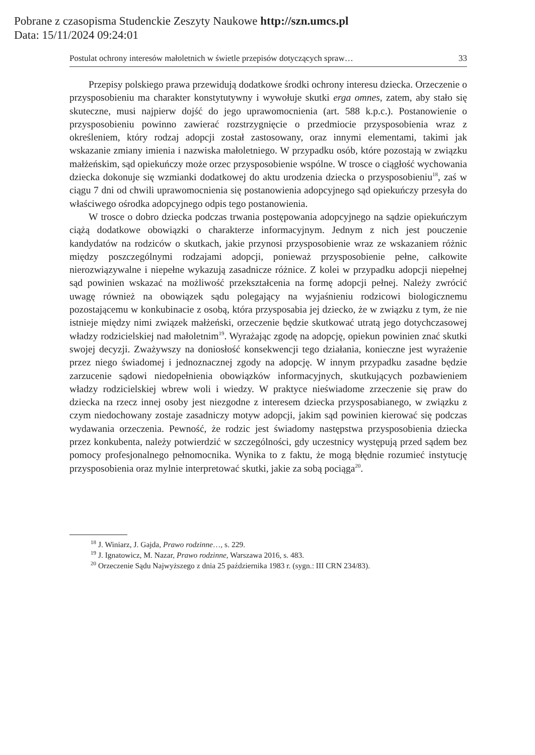Pobrane z czasopisma Studenckie Zeszyty Naukowe http://szn.umcs.pl
Data: 15/11/2024 09:24:01
Postulat ochrony interesów małoletnich w świetle przepisów dotyczących spraw… 33
Przepisy polskiego prawa przewidują dodatkowe środki ochrony interesu dziecka. Orzeczenie o przysposobieniu ma charakter konstytutywny i wywołuje skutki erga omnes, zatem, aby stało się skuteczne, musi najpierw dojść do jego uprawomocnienia (art. 588 k.p.c.). Postanowienie o przysposobieniu powinno zawierać rozstrzygnięcie o przedmiocie przysposobienia wraz z określeniem, który rodzaj adopcji został zastosowany, oraz innymi elementami, takimi jak wskazanie zmiany imienia i nazwiska małoletniego. W przypadku osób, które pozostają w związku małżeńskim, sąd opiekuńczy może orzec przysposobienie wspólne. W trosce o ciągłość wychowania dziecka dokonuje się wzmianki dodatkowej do aktu urodzenia dziecka o przysposobieniu<sup>18</sup>, zaś w ciągu 7 dni od chwili uprawomocnienia się postanowienia adopcyjnego sąd opiekuńczy przesyła do właściwego ośrodka adopcyjnego odpis tego postanowienia.
W trosce o dobro dziecka podczas trwania postępowania adopcyjnego na sądzie opiekuńczym ciążą dodatkowe obowiązki o charakterze informacyjnym. Jednym z nich jest pouczenie kandydatów na rodziców o skutkach, jakie przynosi przysposobienie wraz ze wskazaniem różnic między poszczególnymi rodzajami adopcji, ponieważ przysposobienie pełne, całkowite nierozwiązywalne i niepełne wykazują zasadnicze różnice. Z kolei w przypadku adopcji niepełnej sąd powinien wskazać na możliwość przekształcenia na formę adopcji pełnej. Należy zwrócić uwagę również na obowiązek sądu polegający na wyjaśnieniu rodzicowi biologicznemu pozostającemu w konkubinacie z osobą, która przysposabia jej dziecko, że w związku z tym, że nie istnieje między nimi związek małżeński, orzeczenie będzie skutkować utratą jego dotychczasowej władzy rodzicielskiej nad małoletnim<sup>19</sup>. Wyrażając zgodę na adopcję, opiekun powinien znać skutki swojej decyzji. Zważywszy na doniosłość konsekwencji tego działania, konieczne jest wyrażenie przez niego świadomej i jednoznacznej zgody na adopcję. W innym przypadku zasadne będzie zarzucenie sądowi niedopełnienia obowiązków informacyjnych, skutkujących pozbawieniem władzy rodzicielskiej wbrew woli i wiedzy. W praktyce nieświadome zrzeczenie się praw do dziecka na rzecz innej osoby jest niezgodne z interesem dziecka przysposabianego, w związku z czym niedochowany zostaje zasadniczy motyw adopcji, jakim sąd powinien kierować się podczas wydawania orzeczenia. Pewność, że rodzic jest świadomy następstwa przysposobienia dziecka przez konkubenta, należy potwierdzić w szczególności, gdy uczestnicy występują przed sądem bez pomocy profesjonalnego pełnomocnika. Wynika to z faktu, że mogą błędnie rozumieć instytucję przysposobienia oraz mylnie interpretować skutki, jakie za sobą pociąga<sup>20</sup>.
<sup>18</sup> J. Winiarz, J. Gajda, Prawo rodzinne…, s. 229.
<sup>19</sup> J. Ignatowicz, M. Nazar, Prawo rodzinne, Warszawa 2016, s. 483.
<sup>20</sup> Orzeczenie Sądu Najwyższego z dnia 25 października 1983 r. (sygn.: III CRN 234/83).